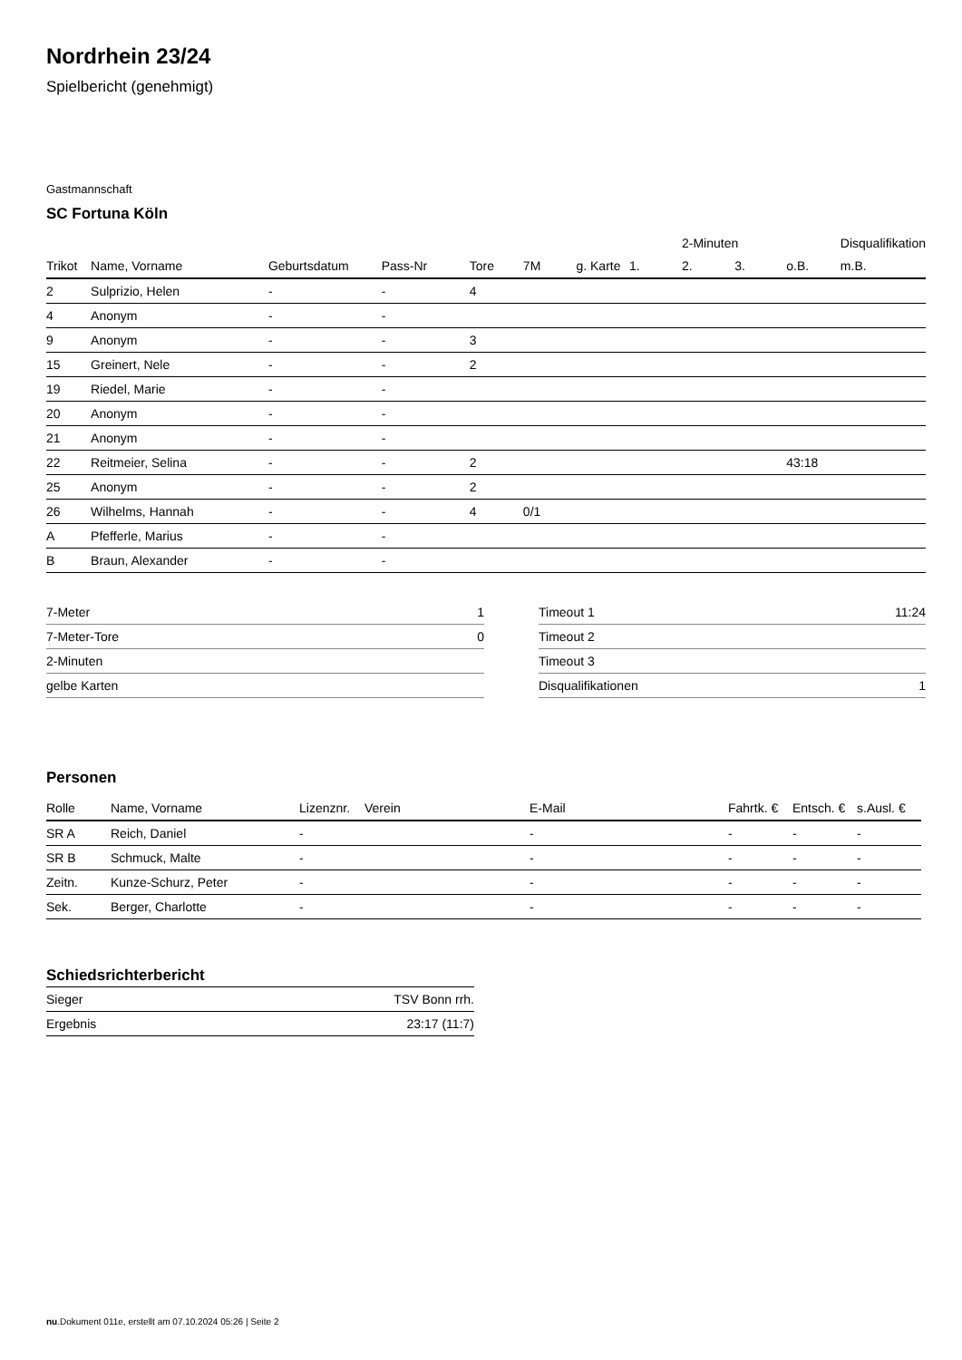Nordrhein 23/24
Spielbericht (genehmigt)
Gastmannschaft
SC Fortuna Köln
| | | | | | | | | 2-Minuten | | | Disqualifikation |
| --- | --- | --- | --- | --- | --- | --- | --- | --- | --- | --- | --- |
| Trikot | Name, Vorname | Geburtsdatum | Pass-Nr | Tore | 7M | g. Karte | 1. | 2. | 3. | o.B. | m.B. |
| 2 | Sulprizio, Helen | - | - | 4 | | | | | | | |
| 4 | Anonym | - | - | | | | | | | | |
| 9 | Anonym | - | - | 3 | | | | | | | |
| 15 | Greinert, Nele | - | - | 2 | | | | | | | |
| 19 | Riedel, Marie | - | - | | | | | | | | |
| 20 | Anonym | - | - | | | | | | | | |
| 21 | Anonym | - | - | | | | | | | | |
| 22 | Reitmeier, Selina | - | - | 2 | | | | | | 43:18 | |
| 25 | Anonym | - | - | 2 | | | | | | | |
| 26 | Wilhelms, Hannah | - | - | 4 | 0/1 | | | | | | |
| A | Pfefferle, Marius | - | - | | | | | | | | |
| B | Braun, Alexander | - | - | | | | | | | | |
| 7-Meter | 1 |
| 7-Meter-Tore | 0 |
| 2-Minuten | |
| gelbe Karten | |
| Timeout 1 | 11:24 |
| Timeout 2 | |
| Timeout 3 | |
| Disqualifikationen | 1 |
Personen
| Rolle | Name, Vorname | Lizenznr. | Verein | E-Mail | Fahrtk. € | Entsch. € | s.Ausl. € |
| --- | --- | --- | --- | --- | --- | --- | --- |
| SR A | Reich, Daniel | - | | - | - | - | - |
| SR B | Schmuck, Malte | - | | - | - | - | - |
| Zeitn. | Kunze-Schurz, Peter | - | | - | - | - | - |
| Sek. | Berger, Charlotte | - | | - | - | - | - |
Schiedsrichterbericht
| Sieger | TSV Bonn rrh. |
| Ergebnis | 23:17 (11:7) |
nu.Dokument 011e, erstellt am 07.10.2024 05:26 | Seite 2